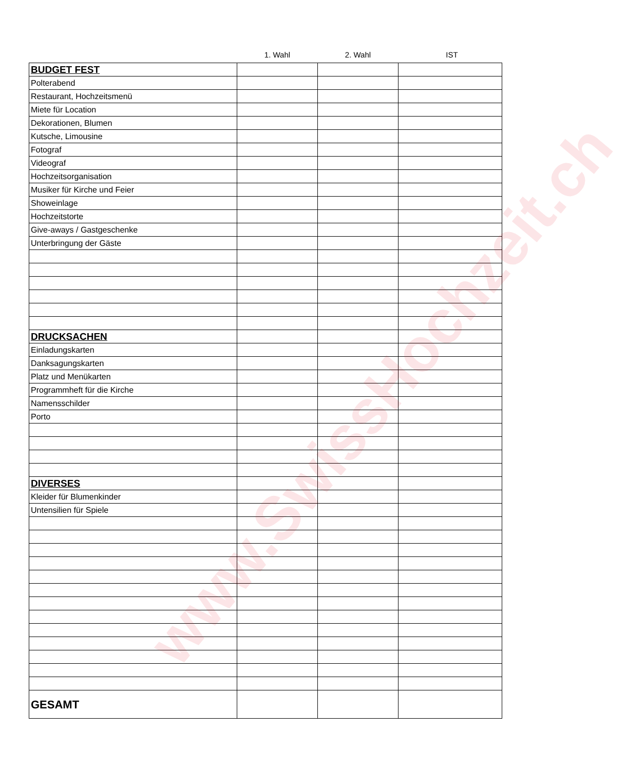1. Wahl 2. Wahl IST
| BUDGET FEST | | | |
| Polterabend | | | |
| Restaurant, Hochzeitsmenü | | | |
| Miete für Location | | | |
| Dekorationen, Blumen | | | |
| Kutsche, Limousine | | | |
| Fotograf | | | |
| Videograf | | | |
| Hochzeitsorganisation | | | |
| Musiker für Kirche und Feier | | | |
| Showeinlage | | | |
| Hochzeitstorte | | | |
| Give-aways / Gastgeschenke | | | |
| Unterbringung der Gäste | | | |
| DRUCKSACHEN | | | |
| Einladungskarten | | | |
| Danksagungskarten | | | |
| Platz und Menükarten | | | |
| Programmheft für die Kirche | | | |
| Namensschilder | | | |
| Porto | | | |
| DIVERSES | | | |
| Kleider für Blumenkinder | | | |
| Untensilien für Spiele | | | |
| GESAMT | | | |
www.SwissHochzeit.ch